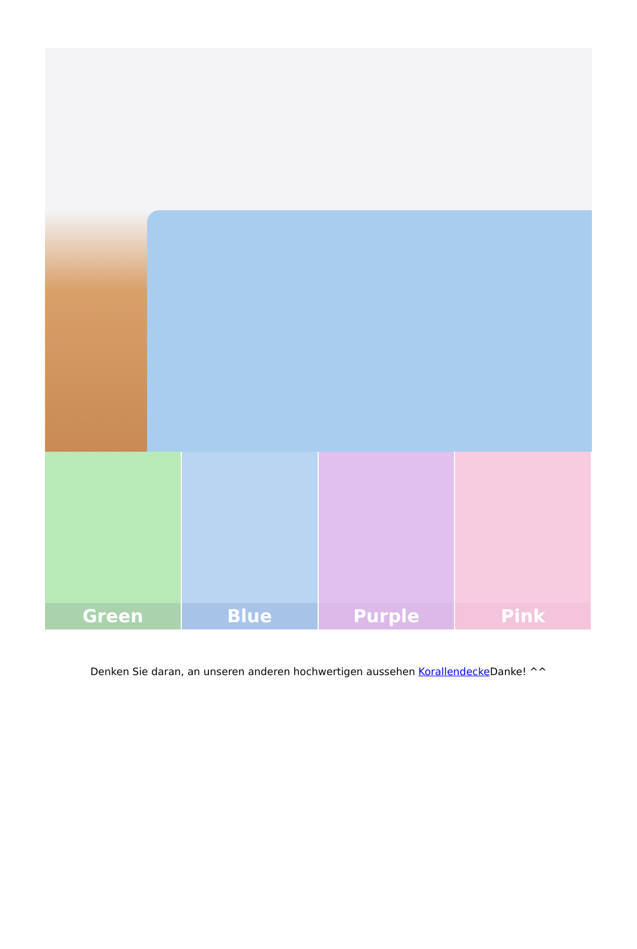Green Blue Purple Pink
Denken Sie daran, an unseren anderen hochwertigen aussehen Korallendecke Danke! ^^